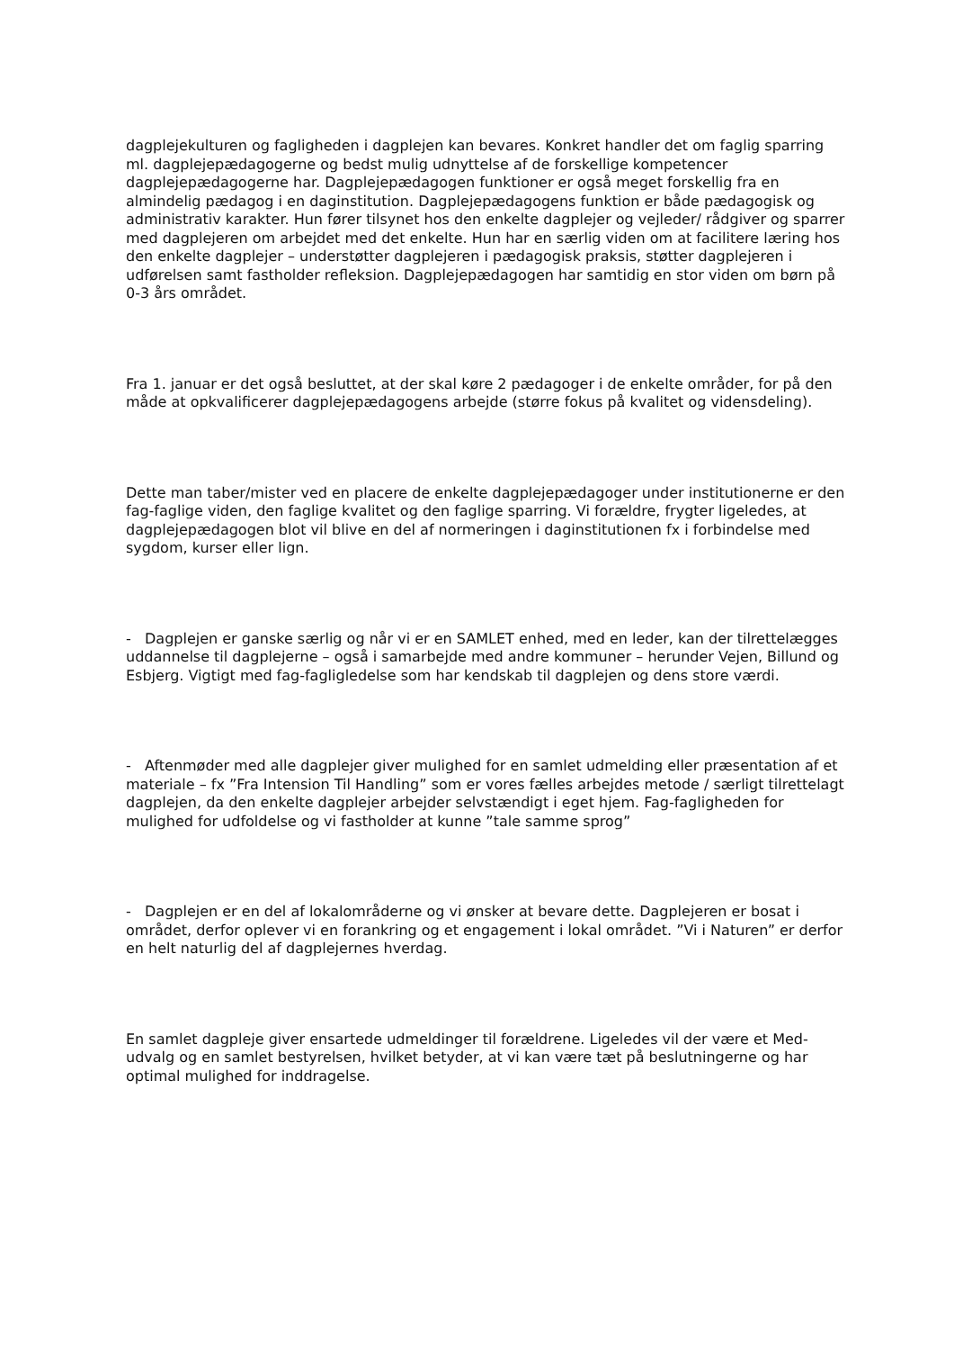dagplejekulturen og fagligheden i dagplejen kan bevares. Konkret handler det om faglig sparring ml. dagplejepædagogerne og bedst mulig udnyttelse af de forskellige kompetencer dagplejepædagogerne har. Dagplejepædagogen funktioner er også meget forskellig fra en almindelig pædagog i en daginstitution. Dagplejepædagogens funktion er både pædagogisk og administrativ karakter. Hun fører tilsynet hos den enkelte dagplejer og vejleder/ rådgiver og sparrer med dagplejeren om arbejdet med det enkelte. Hun har en særlig viden om at facilitere læring hos den enkelte dagplejer – understøtter dagplejeren i pædagogisk praksis, støtter dagplejeren i udførelsen samt fastholder refleksion. Dagplejepædagogen har samtidig en stor viden om børn på 0-3 års området.
Fra 1. januar er det også besluttet, at der skal køre 2 pædagoger i de enkelte områder, for på den måde at opkvalificerer dagplejepædagogens arbejde (større fokus på kvalitet og vidensdeling).
Dette man taber/mister ved en placere de enkelte dagplejepædagoger under institutionerne er den fag-faglige viden, den faglige kvalitet og den faglige sparring. Vi forældre, frygter ligeledes, at dagplejepædagogen blot vil blive en del af normeringen i daginstitutionen fx i forbindelse med sygdom, kurser eller lign.
- Dagplejen er ganske særlig og når vi er en SAMLET enhed, med en leder, kan der tilrettelægges uddannelse til dagplejerne – også i samarbejde med andre kommuner – herunder Vejen, Billund og Esbjerg. Vigtigt med fag-fagligledelse som har kendskab til dagplejen og dens store værdi.
- Aftenmøder med alle dagplejer giver mulighed for en samlet udmelding eller præsentation af et materiale – fx ”Fra Intension Til Handling” som er vores fælles arbejdes metode / særligt tilrettelagt dagplejen, da den enkelte dagplejer arbejder selvstændigt i eget hjem. Fag-fagligheden for mulighed for udfoldelse og vi fastholder at kunne ”tale samme sprog”
- Dagplejen er en del af lokalområderne og vi ønsker at bevare dette. Dagplejeren er bosat i området, derfor oplever vi en forankring og et engagement i lokal området. ”Vi i Naturen” er derfor en helt naturlig del af dagplejernes hverdag.
En samlet dagpleje giver ensartede udmeldinger til forældrene. Ligeledes vil der være et Med- udvalg og en samlet bestyrelsen, hvilket betyder, at vi kan være tæt på beslutningerne og har optimal mulighed for inddragelse.